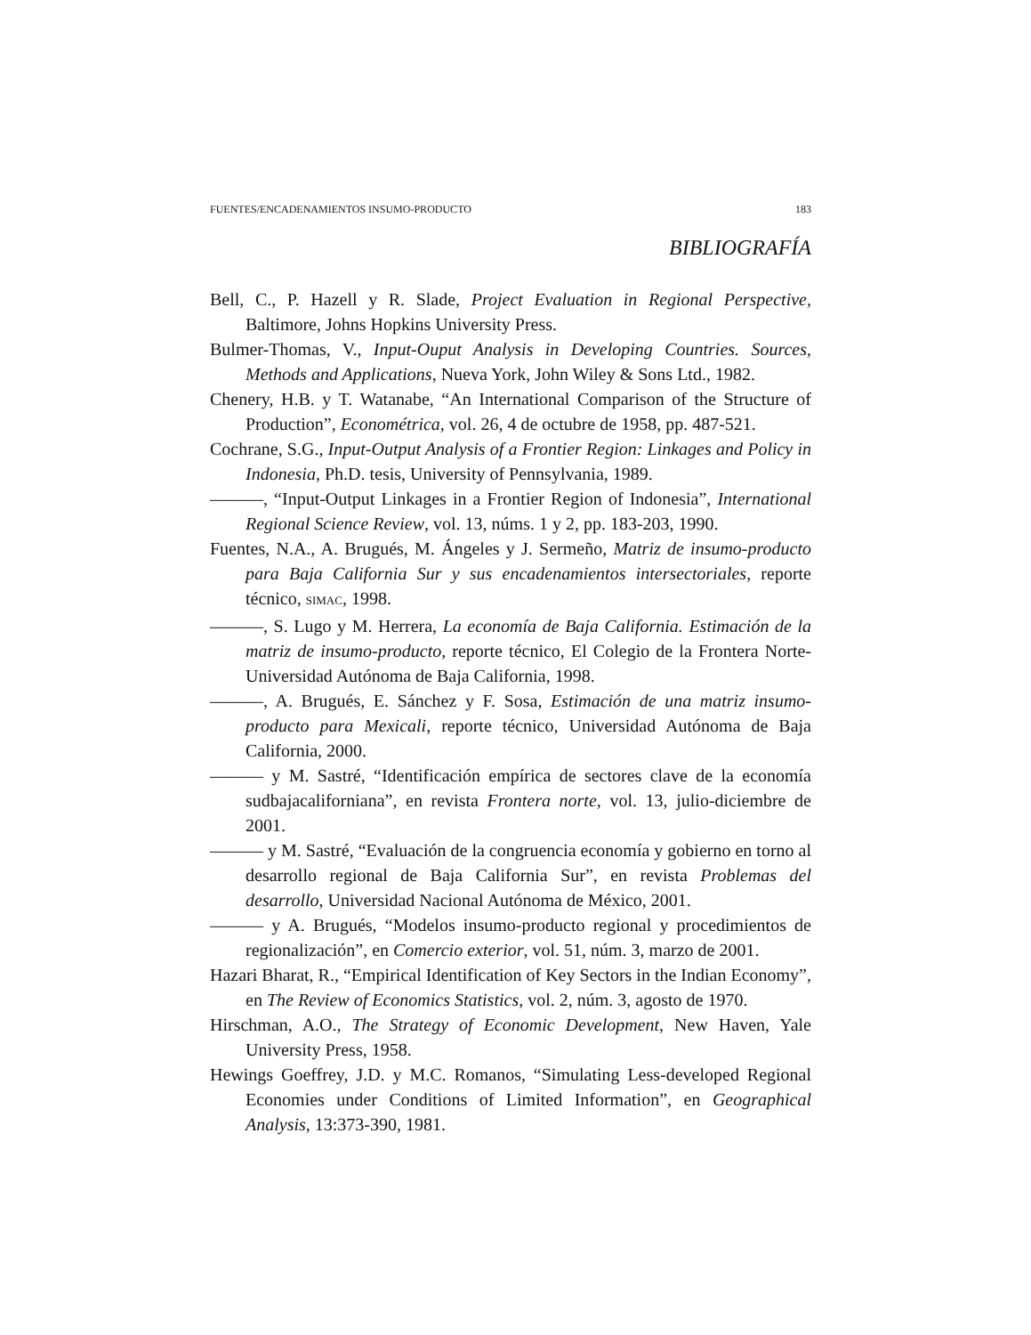FUENTES/ENCADENAMIENTOS INSUMO-PRODUCTO 183
BIBLIOGRAFÍA
Bell, C., P. Hazell y R. Slade, Project Evaluation in Regional Perspective, Baltimore, Johns Hopkins University Press.
Bulmer-Thomas, V., Input-Ouput Analysis in Developing Countries. Sources, Methods and Applications, Nueva York, John Wiley & Sons Ltd., 1982.
Chenery, H.B. y T. Watanabe, “An International Comparison of the Structure of Production”, Econométrica, vol. 26, 4 de octubre de 1958, pp. 487-521.
Cochrane, S.G., Input-Output Analysis of a Frontier Region: Linkages and Policy in Indonesia, Ph.D. tesis, University of Pennsylvania, 1989.
———, “Input-Output Linkages in a Frontier Region of Indonesia”, International Regional Science Review, vol. 13, núms. 1 y 2, pp. 183-203, 1990.
Fuentes, N.A., A. Brugués, M. Ángeles y J. Sermeño, Matriz de insumo-producto para Baja California Sur y sus encadenamientos intersectoriales, reporte técnico, SIMAC, 1998.
———, S. Lugo y M. Herrera, La economía de Baja California. Estimación de la matriz de insumo-producto, reporte técnico, El Colegio de la Frontera Norte-Universidad Autónoma de Baja California, 1998.
———, A. Brugués, E. Sánchez y F. Sosa, Estimación de una matriz insumo-producto para Mexicali, reporte técnico, Universidad Autónoma de Baja California, 2000.
——— y M. Sastré, “Identificación empírica de sectores clave de la economía sudbajacaliforniana”, en revista Frontera norte, vol. 13, julio-diciembre de 2001.
——— y M. Sastré, “Evaluación de la congruencia economía y gobierno en torno al desarrollo regional de Baja California Sur”, en revista Problemas del desarrollo, Universidad Nacional Autónoma de México, 2001.
——— y A. Brugués, “Modelos insumo-producto regional y procedimientos de regionalización”, en Comercio exterior, vol. 51, núm. 3, marzo de 2001.
Hazari Bharat, R., “Empirical Identification of Key Sectors in the Indian Economy”, en The Review of Economics Statistics, vol. 2, núm. 3, agosto de 1970.
Hirschman, A.O., The Strategy of Economic Development, New Haven, Yale University Press, 1958.
Hewings Goeffrey, J.D. y M.C. Romanos, “Simulating Less-developed Regional Economies under Conditions of Limited Information”, en Geographical Analysis, 13:373-390, 1981.